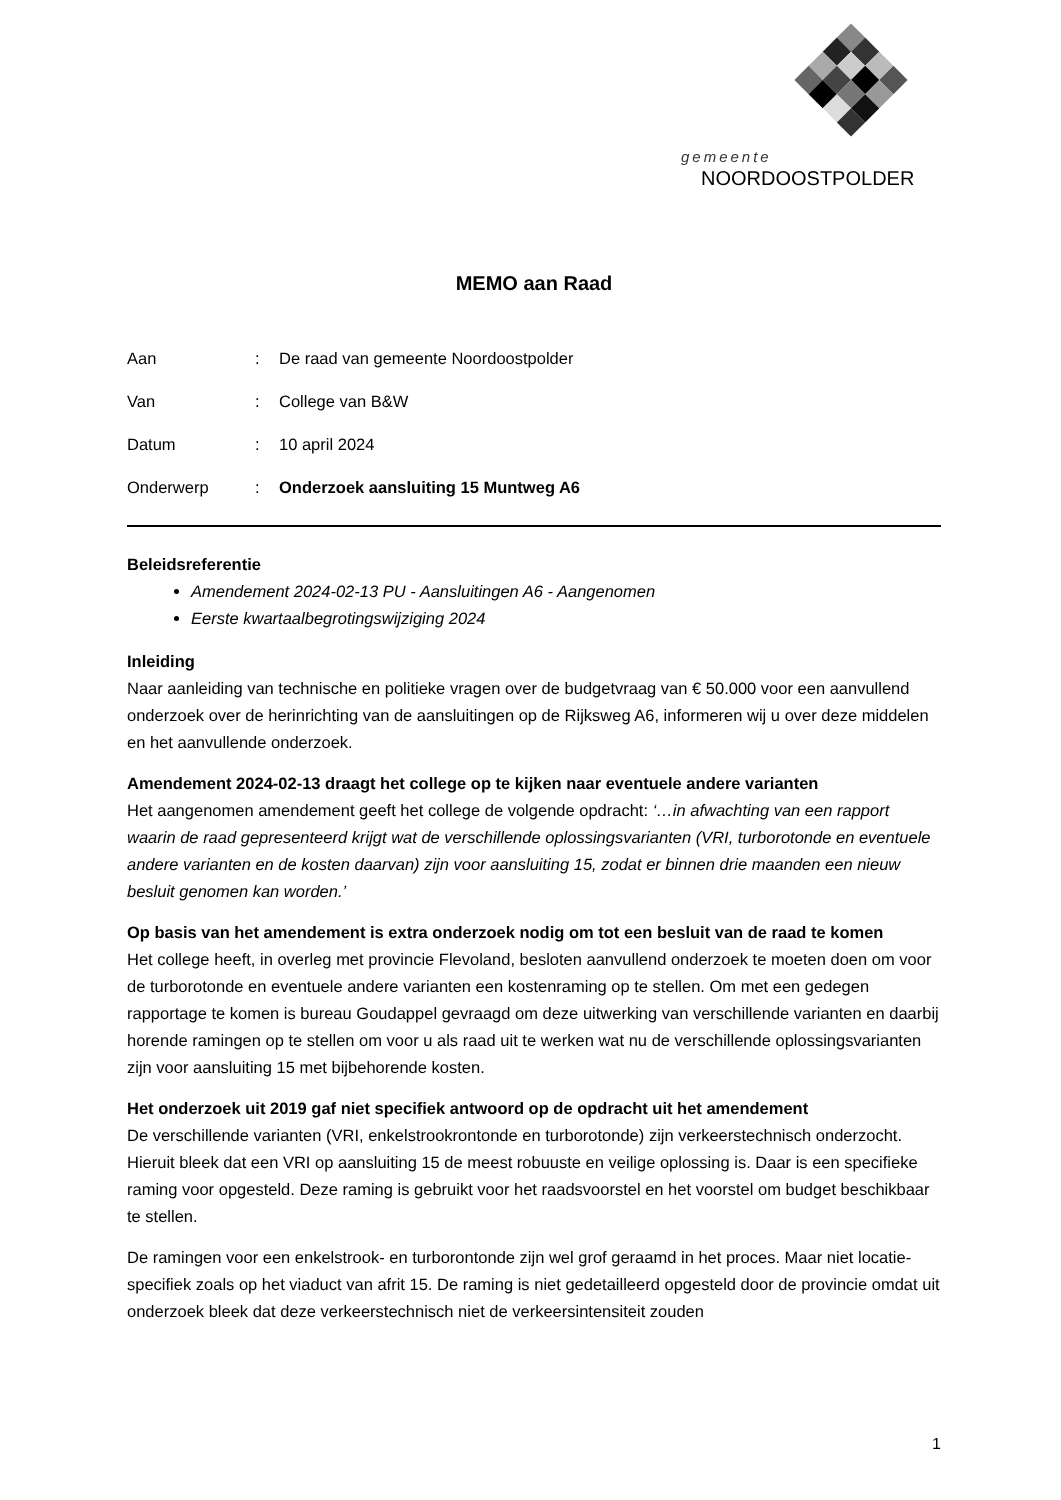gemeente
NOORDOOSTPOLDER
MEMO aan Raad
| Aan | : | De raad van gemeente Noordoostpolder |
| Van | : | College van B&W |
| Datum | : | 10 april 2024 |
| Onderwerp | : | Onderzoek aansluiting 15 Muntweg A6 |
Beleidsreferentie
Amendement 2024-02-13 PU - Aansluitingen A6 - Aangenomen
Eerste kwartaalbegrotingswijziging 2024
Inleiding
Naar aanleiding van technische en politieke vragen over de budgetvraag van € 50.000 voor een aanvullend onderzoek over de herinrichting van de aansluitingen op de Rijksweg A6, informeren wij u over deze middelen en het aanvullende onderzoek.
Amendement 2024-02-13 draagt het college op te kijken naar eventuele andere varianten
Het aangenomen amendement geeft het college de volgende opdracht: ‘…in afwachting van een rapport waarin de raad gepresenteerd krijgt wat de verschillende oplossingsvarianten (VRI, turborotonde en eventuele andere varianten en de kosten daarvan) zijn voor aansluiting 15, zodat er binnen drie maanden een nieuw besluit genomen kan worden.’
Op basis van het amendement is extra onderzoek nodig om tot een besluit van de raad te komen
Het college heeft, in overleg met provincie Flevoland, besloten aanvullend onderzoek te moeten doen om voor de turborotonde en eventuele andere varianten een kostenraming op te stellen. Om met een gedegen rapportage te komen is bureau Goudappel gevraagd om deze uitwerking van verschillende varianten en daarbij horende ramingen op te stellen om voor u als raad uit te werken wat nu de verschillende oplossingsvarianten zijn voor aansluiting 15 met bijbehorende kosten.
Het onderzoek uit 2019 gaf niet specifiek antwoord op de opdracht uit het amendement
De verschillende varianten (VRI, enkelstrookrontonde en turborotonde) zijn verkeerstechnisch onderzocht. Hieruit bleek dat een VRI op aansluiting 15 de meest robuuste en veilige oplossing is. Daar is een specifieke raming voor opgesteld. Deze raming is gebruikt voor het raadsvoorstel en het voorstel om budget beschikbaar te stellen.
De ramingen voor een enkelstrook- en turborontonde zijn wel grof geraamd in het proces. Maar niet locatie-specifiek zoals op het viaduct van afrit 15. De raming is niet gedetailleerd opgesteld door de provincie omdat uit onderzoek bleek dat deze verkeerstechnisch niet de verkeersintensiteit zouden
1